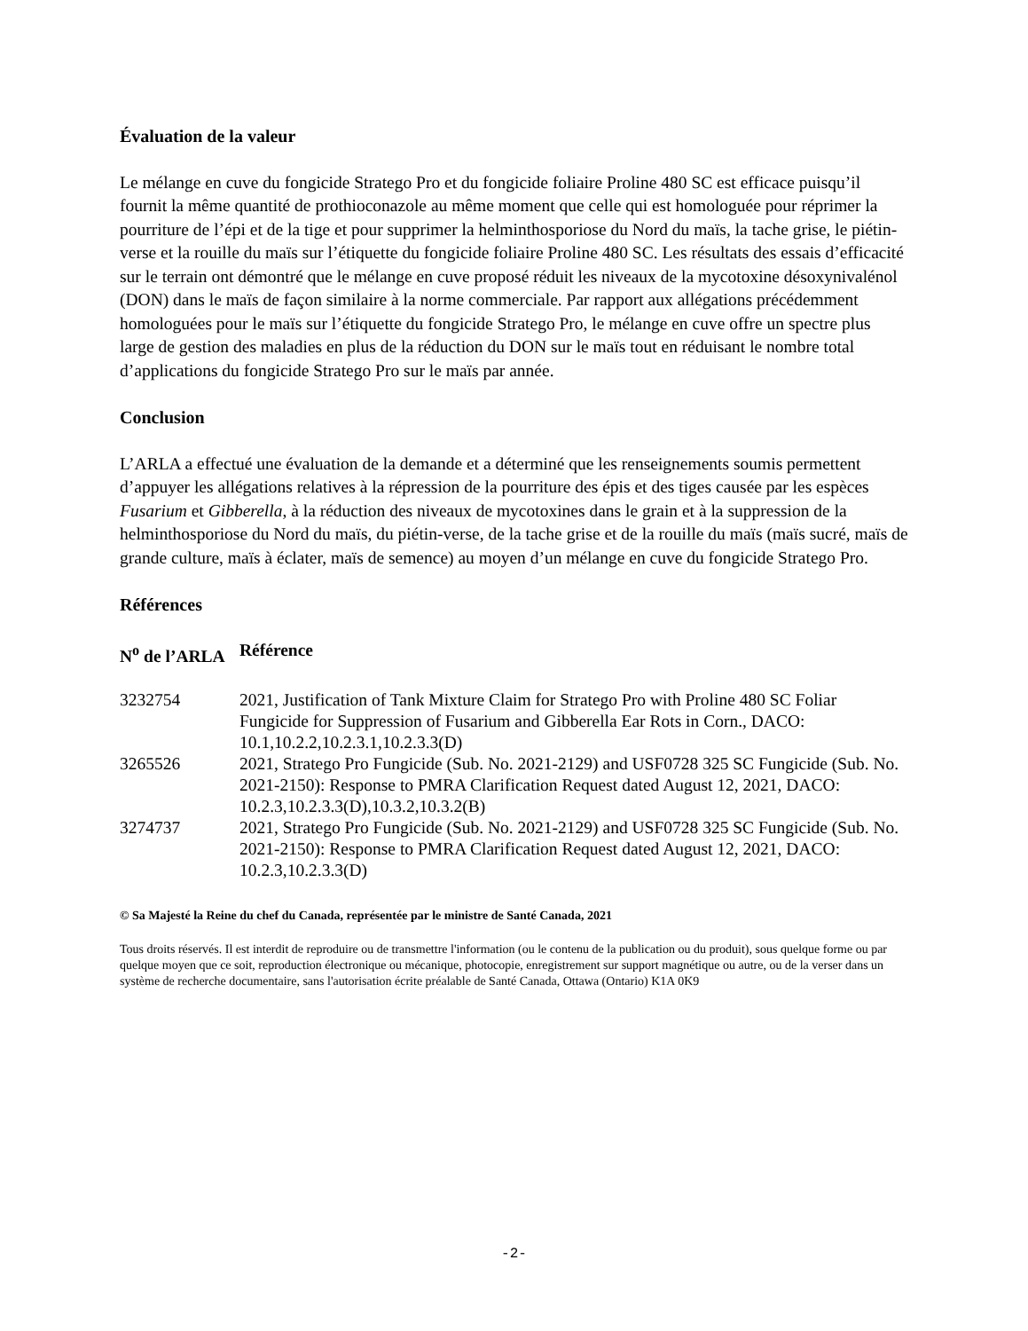Évaluation de la valeur
Le mélange en cuve du fongicide Stratego Pro et du fongicide foliaire Proline 480 SC est efficace puisqu’il fournit la même quantité de prothioconazole au même moment que celle qui est homologuée pour réprimer la pourriture de l’épi et de la tige et pour supprimer la helminthosporiose du Nord du maïs, la tache grise, le piétin-verse et la rouille du maïs sur l’étiquette du fongicide foliaire Proline 480 SC. Les résultats des essais d’efficacité sur le terrain ont démontré que le mélange en cuve proposé réduit les niveaux de la mycotoxine désoxynivalénol (DON) dans le maïs de façon similaire à la norme commerciale. Par rapport aux allégations précédemment homologuées pour le maïs sur l’étiquette du fongicide Stratego Pro, le mélange en cuve offre un spectre plus large de gestion des maladies en plus de la réduction du DON sur le maïs tout en réduisant le nombre total d’applications du fongicide Stratego Pro sur le maïs par année.
Conclusion
L’ARLA a effectué une évaluation de la demande et a déterminé que les renseignements soumis permettent d’appuyer les allégations relatives à la répression de la pourriture des épis et des tiges causée par les espèces Fusarium et Gibberella, à la réduction des niveaux de mycotoxines dans le grain et à la suppression de la helminthosporiose du Nord du maïs, du piétin-verse, de la tache grise et de la rouille du maïs (maïs sucré, maïs de grande culture, maïs à éclater, maïs de semence) au moyen d’un mélange en cuve du fongicide Stratego Pro.
Références
| N<sup>o</sup> de l’ARLA | Référence |
| --- | --- |
| 3232754 | 2021, Justification of Tank Mixture Claim for Stratego Pro with Proline 480 SC Foliar Fungicide for Suppression of Fusarium and Gibberella Ear Rots in Corn., DACO: 10.1,10.2.2,10.2.3.1,10.2.3.3(D) |
| 3265526 | 2021, Stratego Pro Fungicide (Sub. No. 2021-2129) and USF0728 325 SC Fungicide (Sub. No. 2021-2150): Response to PMRA Clarification Request dated August 12, 2021, DACO: 10.2.3,10.2.3.3(D),10.3.2,10.3.2(B) |
| 3274737 | 2021, Stratego Pro Fungicide (Sub. No. 2021-2129) and USF0728 325 SC Fungicide (Sub. No. 2021-2150): Response to PMRA Clarification Request dated August 12, 2021, DACO: 10.2.3,10.2.3.3(D) |
© Sa Majesté la Reine du chef du Canada, représentée par le ministre de Santé Canada, 2021
Tous droits réservés. Il est interdit de reproduire ou de transmettre l'information (ou le contenu de la publication ou du produit), sous quelque forme ou par quelque moyen que ce soit, reproduction électronique ou mécanique, photocopie, enregistrement sur support magnétique ou autre, ou de la verser dans un système de recherche documentaire, sans l'autorisation écrite préalable de Santé Canada, Ottawa (Ontario) K1A 0K9
-2-